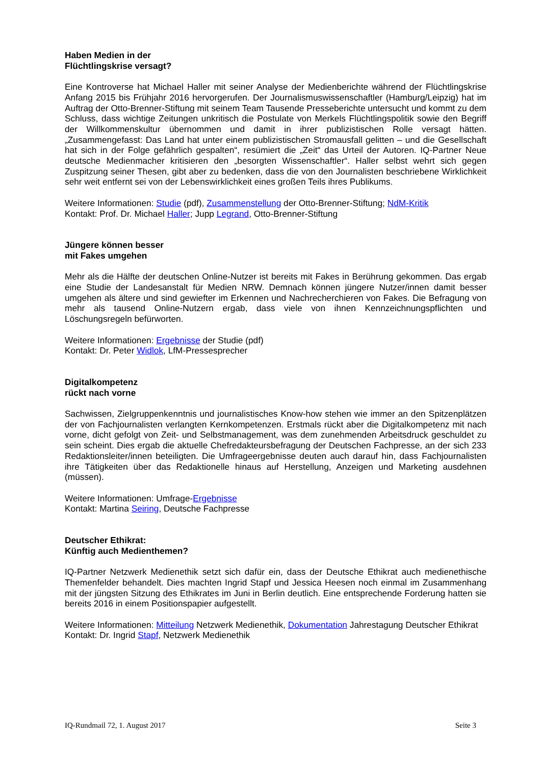Haben Medien in der
Flüchtlingskrise versagt?
Eine Kontroverse hat Michael Haller mit seiner Analyse der Medienberichte während der Flüchtlingskrise Anfang 2015 bis Frühjahr 2016 hervorgerufen. Der Journalismuswissenschaftler (Hamburg/Leipzig) hat im Auftrag der Otto-Brenner-Stiftung mit seinem Team Tausende Presseberichte untersucht und kommt zu dem Schluss, dass wichtige Zeitungen unkritisch die Postulate von Merkels Flüchtlingspolitik sowie den Begriff der Willkommenskultur übernommen und damit in ihrer publizistischen Rolle versagt hätten. „Zusammengefasst: Das Land hat unter einem publizistischen Stromausfall gelitten – und die Gesellschaft hat sich in der Folge gefährlich gespalten“, resümiert die „Zeit“ das Urteil der Autoren. IQ-Partner Neue deutsche Medienmacher kritisieren den „besorgten Wissenschaftler“. Haller selbst wehrt sich gegen Zuspitzung seiner Thesen, gibt aber zu bedenken, dass die von den Journalisten beschriebene Wirklichkeit sehr weit entfernt sei von der Lebenswirklichkeit eines großen Teils ihres Publikums.
Weitere Informationen: Studie (pdf), Zusammenstellung der Otto-Brenner-Stiftung; NdM-Kritik
Kontakt: Prof. Dr. Michael Haller; Jupp Legrand, Otto-Brenner-Stiftung
Jüngere können besser
mit Fakes umgehen
Mehr als die Hälfte der deutschen Online-Nutzer ist bereits mit Fakes in Berührung gekommen. Das ergab eine Studie der Landesanstalt für Medien NRW. Demnach können jüngere Nutzer/innen damit besser umgehen als ältere und sind gewiefter im Erkennen und Nachrecherchieren von Fakes. Die Befragung von mehr als tausend Online-Nutzern ergab, dass viele von ihnen Kennzeichnungspflichten und Löschungsregeln befürworten.
Weitere Informationen: Ergebnisse der Studie (pdf)
Kontakt: Dr. Peter Widlok, LfM-Pressesprecher
Digitalkompetenz
rückt nach vorne
Sachwissen, Zielgruppenkenntnis und journalistisches Know-how stehen wie immer an den Spitzenplätzen der von Fachjournalisten verlangten Kernkompetenzen. Erstmals rückt aber die Digitalkompetenz mit nach vorne, dicht gefolgt von Zeit- und Selbstmanagement, was dem zunehmenden Arbeitsdruck geschuldet zu sein scheint. Dies ergab die aktuelle Chefredakteursbefragung der Deutschen Fachpresse, an der sich 233 Redaktionsleiter/innen beteiligten. Die Umfrageergebnisse deuten auch darauf hin, dass Fachjournalisten ihre Tätigkeiten über das Redaktionelle hinaus auf Herstellung, Anzeigen und Marketing ausdehnen (müssen).
Weitere Informationen: Umfrage-Ergebnisse
Kontakt: Martina Seiring, Deutsche Fachpresse
Deutscher Ethikrat:
Künftig auch Medienthemen?
IQ-Partner Netzwerk Medienethik setzt sich dafür ein, dass der Deutsche Ethikrat auch medienethische Themenfelder behandelt. Dies machten Ingrid Stapf und Jessica Heesen noch einmal im Zusammenhang mit der jüngsten Sitzung des Ethikrates im Juni in Berlin deutlich. Eine entsprechende Forderung hatten sie bereits 2016 in einem Positionspapier aufgestellt.
Weitere Informationen: Mitteilung Netzwerk Medienethik, Dokumentation Jahrestagung Deutscher Ethikrat
Kontakt: Dr. Ingrid Stapf, Netzwerk Medienethik
IQ-Rundmail 72, 1. August 2017 Seite 3